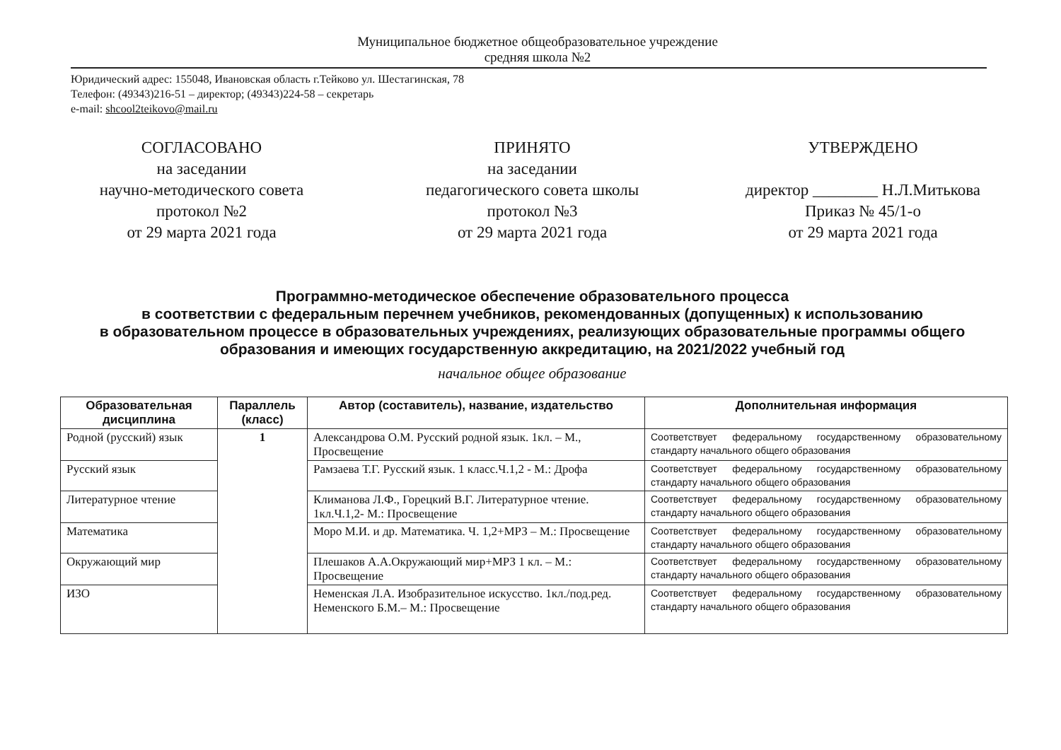Муниципальное бюджетное общеобразовательное учреждение
средняя школа №2
Юридический адрес: 155048, Ивановская область г.Тейково ул. Шестагинская, 78
Телефон: (49343)216-51 – директор; (49343)224-58 – секретарь
e-mail: shcool2teikovo@mail.ru
СОГЛАСОВАНО
на заседании
научно-методического совета
протокол №2
от 29 марта 2021 года
ПРИНЯТО
на заседании
педагогического совета школы
протокол №3
от 29 марта 2021 года
УТВЕРЖДЕНО
директор ________ Н.Л.Митькова
Приказ № 45/1-о
от 29 марта 2021 года
Программно-методическое обеспечение образовательного процесса
в соответствии с федеральным перечнем учебников, рекомендованных (допущенных) к использованию
в образовательном процессе в образовательных учреждениях, реализующих образовательные программы общего образования и имеющих государственную аккредитацию, на 2021/2022 учебный год
начальное общее образование
| Образовательная дисциплина | Параллель (класс) | Автор (составитель), название, издательство | Дополнительная информация |
| --- | --- | --- | --- |
| Родной (русский) язык | 1 | Александрова О.М. Русский родной язык. 1кл. – М., Просвещение | Соответствует федеральному государственному образовательному стандарту начального общего образования |
| Русский язык | | Рамзаева Т.Г. Русский язык. 1 класс.Ч.1,2 - М.: Дрофа | Соответствует федеральному государственному образовательному стандарту начального общего образования |
| Литературное чтение | | Климанова Л.Ф., Горецкий В.Г. Литературное чтение. 1кл.Ч.1,2- М.: Просвещение | Соответствует федеральному государственному образовательному стандарту начального общего образования |
| Математика | | Моро М.И. и др. Математика. Ч. 1,2+МРЗ – М.: Просвещение | Соответствует федеральному государственному образовательному стандарту начального общего образования |
| Окружающий мир | | Плешаков А.А.Окружающий мир+МРЗ 1 кл. – М.: Просвещение | Соответствует федеральному государственному образовательному стандарту начального общего образования |
| ИЗО | | Неменская Л.А. Изобразительное искусство. 1кл./под.ред. Неменского Б.М.– М.: Просвещение | Соответствует федеральному государственному образовательному стандарту начального общего образования |